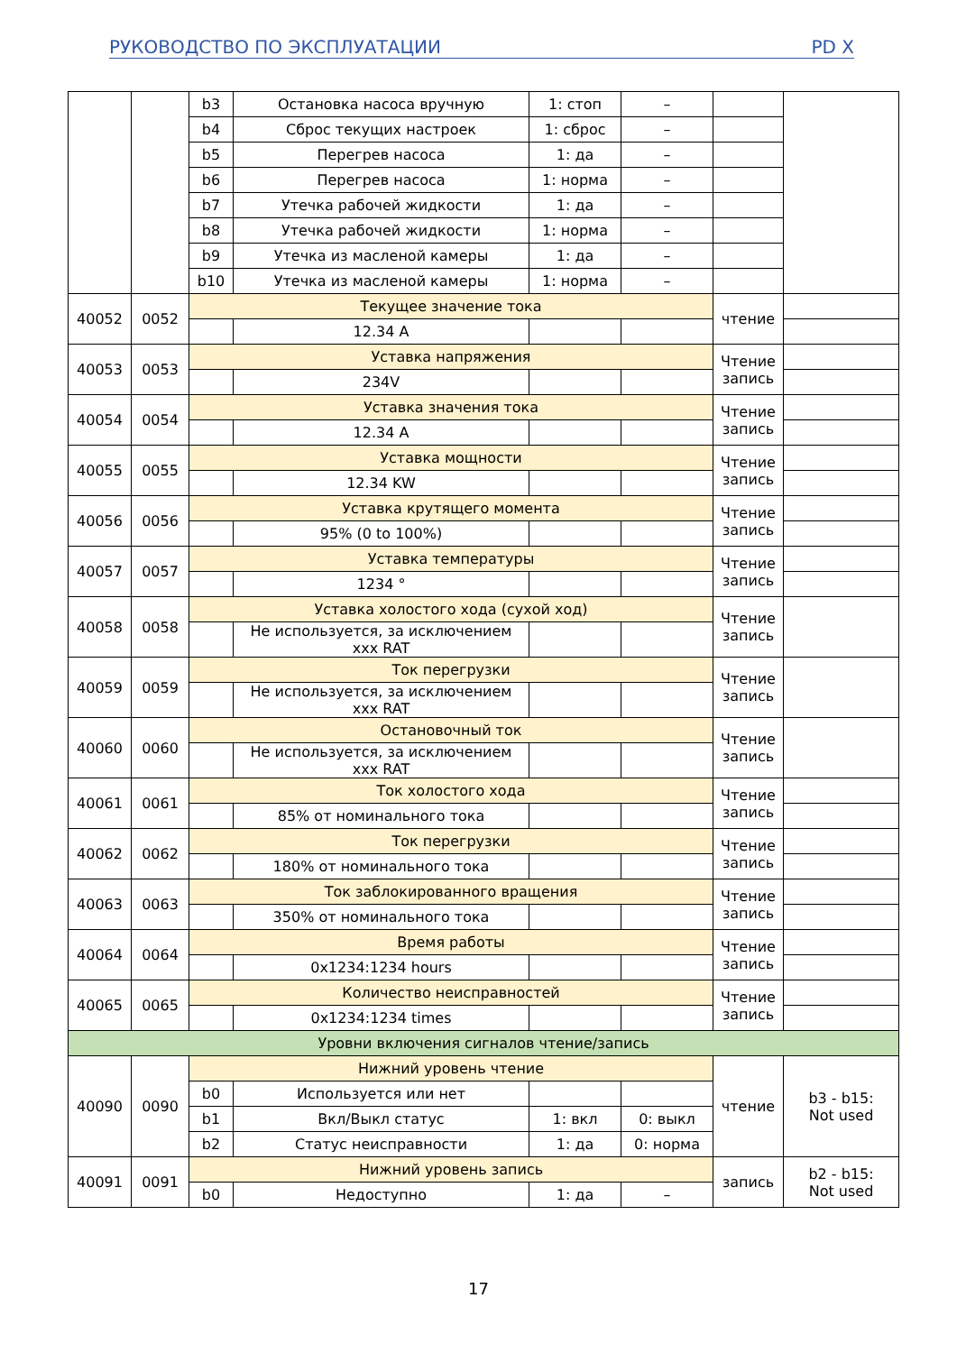РУКОВОДСТВО ПО ЭКСПЛУАТАЦИИ PD X
| | | b3 | Остановка насоса вручную | 1: стоп | – | | |
| | | b4 | Сброс текущих настроек | 1: сброс | – | | |
| | | b5 | Перегрев насоса | 1: да | – | | |
| | | b6 | Перегрев насоса | 1: норма | – | | |
| | | b7 | Утечка рабочей жидкости | 1: да | – | | |
| | | b8 | Утечка рабочей жидкости | 1: норма | – | | |
| | | b9 | Утечка из масленой камеры | 1: да | – | | |
| | | b10 | Утечка из масленой камеры | 1: норма | – | | |
| 40052 | 0052 | Текущее значение тока | | | | чтение | |
| | | | 12.34 A | | | | |
| 40053 | 0053 | Уставка напряжения | | | | Чтение запись | |
| | | | 234V | | | | |
| 40054 | 0054 | Уставка значения тока | | | | Чтение запись | |
| | | | 12.34 A | | | | |
| 40055 | 0055 | Уставка мощности | | | | Чтение запись | |
| | | | 12.34 KW | | | | |
| 40056 | 0056 | Уставка крутящего момента | | | | Чтение запись | |
| | | | 95% (0 to 100%) | | | | |
| 40057 | 0057 | Уставка температуры | | | | Чтение запись | |
| | | | 1234 ° | | | | |
| 40058 | 0058 | Уставка холостого хода (сухой ход) | | | | Чтение запись | |
| | | | Не используется, за исключением xxx RAT | | | | |
| 40059 | 0059 | Ток перегрузки | | | | Чтение запись | |
| | | | Не используется, за исключением xxx RAT | | | | |
| 40060 | 0060 | Остановочный ток | | | | Чтение запись | |
| | | | Не используется, за исключением xxx RAT | | | | |
| 40061 | 0061 | Ток холостого хода | | | | Чтение запись | |
| | | | 85% от номинального тока | | | | |
| 40062 | 0062 | Ток перегрузки | | | | Чтение запись | |
| | | | 180% от номинального тока | | | | |
| 40063 | 0063 | Ток заблокированного вращения | | | | Чтение запись | |
| | | | 350% от номинального тока | | | | |
| 40064 | 0064 | Время работы | | | | Чтение запись | |
| | | | 0x1234:1234 hours | | | | |
| 40065 | 0065 | Количество неисправностей | | | | Чтение запись | |
| | | | 0x1234:1234 times | | | | |
| Уровни включения сигналов чтение/запись | | | | | | | |
| 40090 | 0090 | Нижний уровень чтение | | | | чтение | b3 - b15: Not used |
| | | b0 | Используется или нет | | | | |
| | | b1 | Вкл/Выкл статус | 1: вкл | 0: выкл | | |
| | | b2 | Статус неисправности | 1: да | 0: норма | | |
| 40091 | 0091 | Нижний уровень запись | | | | запись | b2 - b15: Not used |
| | | b0 | Недоступно | 1: да | – | | |
17